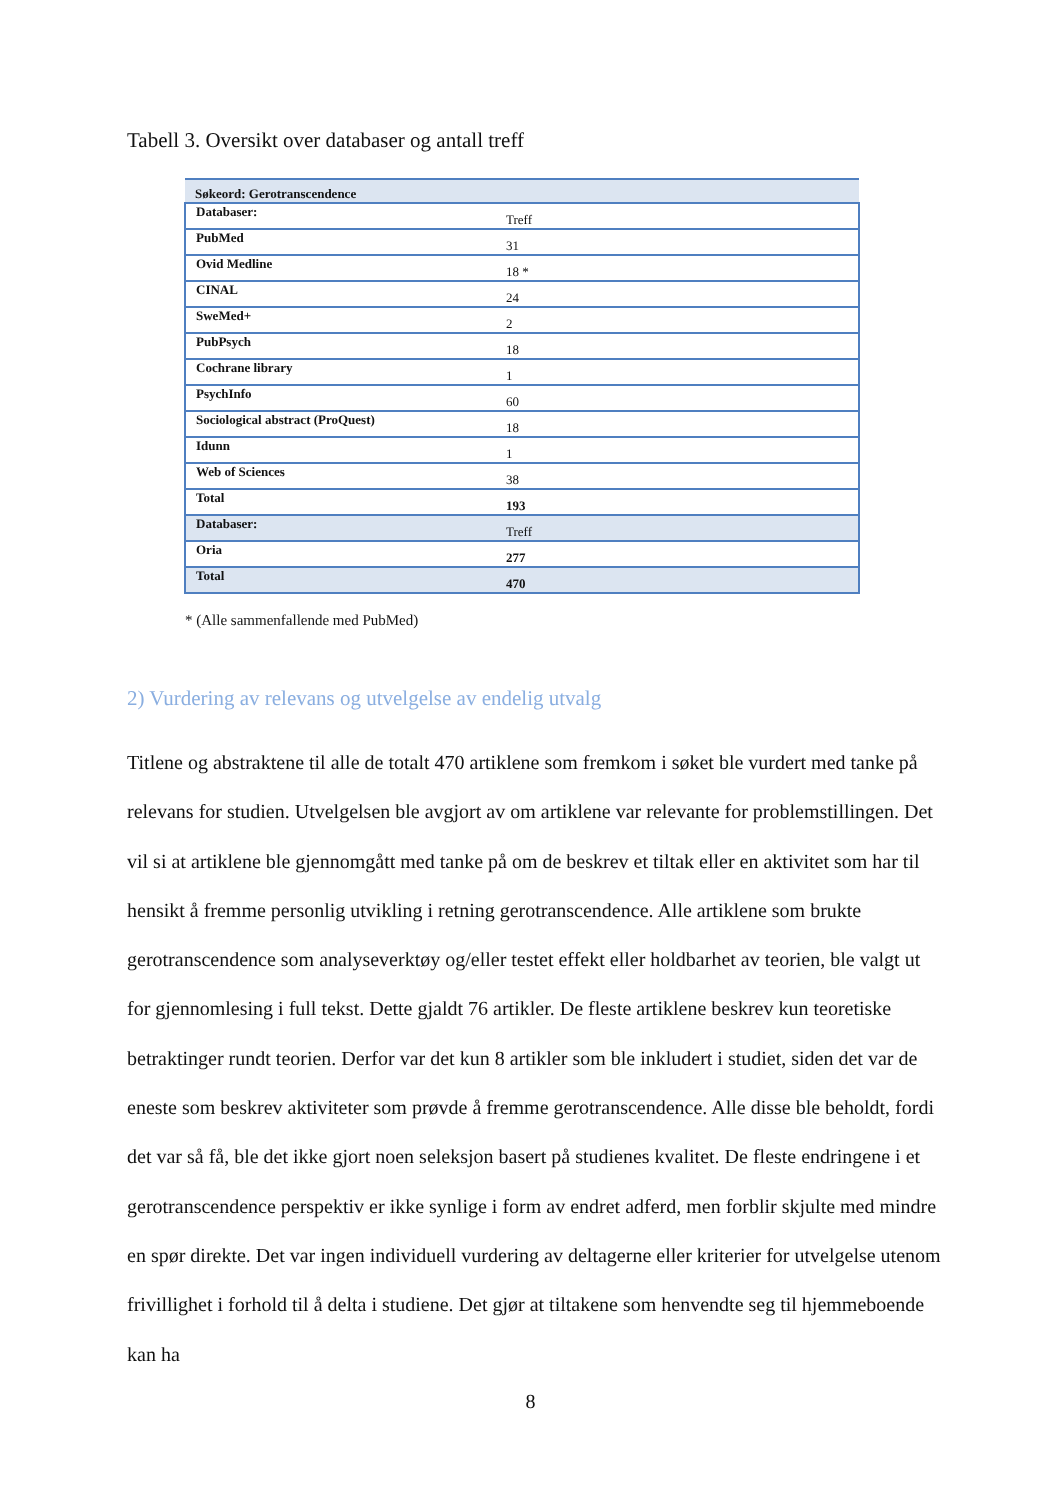Tabell 3. Oversikt over databaser og antall treff
| Søkeord: Gerotranscendence | |
| Databaser: | Treff |
| PubMed | 31 |
| Ovid Medline | 18 * |
| CINAL | 24 |
| SweMed+ | 2 |
| PubPsych | 18 |
| Cochrane library | 1 |
| PsychInfo | 60 |
| Sociological abstract (ProQuest) | 18 |
| Idunn | 1 |
| Web of Sciences | 38 |
| Total | 193 |
| Databaser: | Treff |
| Oria | 277 |
| Total | 470 |
* (Alle sammenfallende med PubMed)
2) Vurdering av relevans og utvelgelse av endelig utvalg
Titlene og abstraktene til alle de totalt 470 artiklene som fremkom i søket ble vurdert med tanke på relevans for studien. Utvelgelsen ble avgjort av om artiklene var relevante for problemstillingen. Det vil si at artiklene ble gjennomgått med tanke på om de beskrev et tiltak eller en aktivitet som har til hensikt å fremme personlig utvikling i retning gerotranscendence. Alle artiklene som brukte gerotranscendence som analyseverktøy og/eller testet effekt eller holdbarhet av teorien, ble valgt ut for gjennomlesing i full tekst. Dette gjaldt 76 artikler. De fleste artiklene beskrev kun teoretiske betraktinger rundt teorien. Derfor var det kun 8 artikler som ble inkludert i studiet, siden det var de eneste som beskrev aktiviteter som prøvde å fremme gerotranscendence. Alle disse ble beholdt, fordi det var så få, ble det ikke gjort noen seleksjon basert på studienes kvalitet. De fleste endringene i et gerotranscendence perspektiv er ikke synlige i form av endret adferd, men forblir skjulte med mindre en spør direkte. Det var ingen individuell vurdering av deltagerne eller kriterier for utvelgelse utenom frivillighet i forhold til å delta i studiene. Det gjør at tiltakene som henvendte seg til hjemmeboende kan ha
8